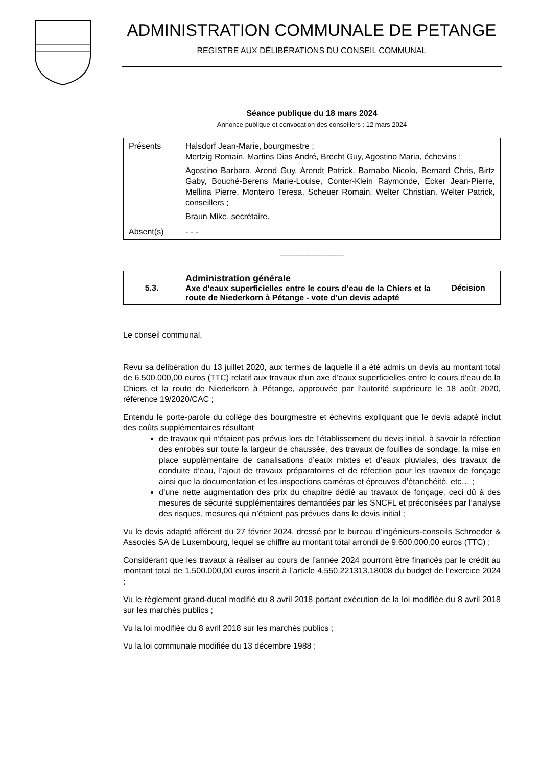ADMINISTRATION COMMUNALE DE PETANGE
REGISTRE AUX DÉLIBÉRATIONS DU CONSEIL COMMUNAL
Séance publique du 18 mars 2024
Annonce publique et convocation des conseillers : 12 mars 2024
| Présents | Halsdorf Jean-Marie, bourgmestre ; Mertzig Romain, Martins Dias André, Brecht Guy, Agostino Maria, échevins ; Agostino Barbara, Arend Guy, Arendt Patrick, Barnabo Nicolo, Bernard Chris, Birtz Gaby, Bouché-Berens Marie-Louise, Conter-Klein Raymonde, Ecker Jean-Pierre, Mellina Pierre, Monteiro Teresa, Scheuer Romain, Welter Christian, Welter Patrick, conseillers ; Braun Mike, secrétaire. |
| Absent(s) | - - - |
______________
| 5.3. | Administration générale Axe d'eaux superficielles entre le cours d’eau de la Chiers et la route de Niederkorn à Pétange - vote d’un devis adapté | Décision |
Le conseil communal,
Revu sa délibération du 13 juillet 2020, aux termes de laquelle il a été admis un devis au montant total de 6.500.000,00 euros (TTC) relatif aux travaux d’un axe d’eaux superficielles entre le cours d’eau de la Chiers et la route de Niederkorn à Pétange, approuvée par l’autorité supérieure le 18 août 2020, référence 19/2020/CAC ;
Entendu le porte-parole du collège des bourgmestre et échevins expliquant que le devis adapté inclut des coûts supplémentaires résultant
de travaux qui n’étaient pas prévus lors de l’établissement du devis initial, à savoir la réfection des enrobés sur toute la largeur de chaussée, des travaux de fouilles de sondage, la mise en place supplémentaire de canalisations d’eaux mixtes et d’eaux pluviales, des travaux de conduite d’eau, l’ajout de travaux préparatoires et de réfection pour les travaux de fonçage ainsi que la documentation et les inspections caméras et épreuves d’étanchéité, etc… ;
d’une nette augmentation des prix du chapitre dédié au travaux de fonçage, ceci dû à des mesures de sécurité supplémentaires demandées par les SNCFL et préconisées par l’analyse des risques, mesures qui n’étaient pas prévues dans le devis initial ;
Vu le devis adapté afférent du 27 février 2024, dressé par le bureau d’ingénieurs-conseils Schroeder & Associés SA de Luxembourg, lequel se chiffre au montant total arrondi de 9.600.000,00 euros (TTC) ;
Considérant que les travaux à réaliser au cours de l’année 2024 pourront être financés par le crédit au montant total de 1.500.000,00 euros inscrit à l’article 4.550.221313.18008 du budget de l’exercice 2024 ;
Vu le règlement grand-ducal modifié du 8 avril 2018 portant exécution de la loi modifiée du 8 avril 2018 sur les marchés publics ;
Vu la loi modifiée du 8 avril 2018 sur les marchés publics ;
Vu la loi communale modifiée du 13 décembre 1988 ;